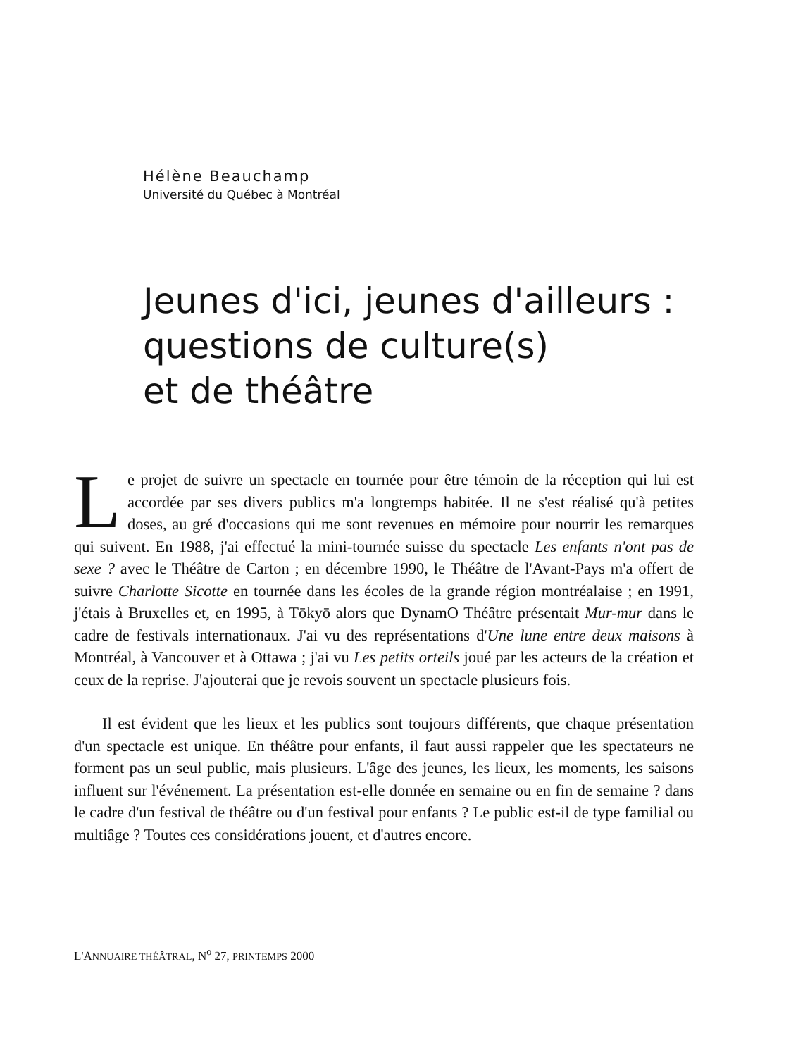Hélène Beauchamp
Université du Québec à Montréal
Jeunes d'ici, jeunes d'ailleurs :
questions de culture(s)
et de théâtre
Le projet de suivre un spectacle en tournée pour être témoin de la réception qui lui est accordée par ses divers publics m'a longtemps habitée. Il ne s'est réalisé qu'à petites doses, au gré d'occasions qui me sont revenues en mémoire pour nourrir les remarques qui suivent. En 1988, j'ai effectué la mini-tournée suisse du spectacle Les enfants n'ont pas de sexe ? avec le Théâtre de Carton ; en décembre 1990, le Théâtre de l'Avant-Pays m'a offert de suivre Charlotte Sicotte en tournée dans les écoles de la grande région montréalaise ; en 1991, j'étais à Bruxelles et, en 1995, à Tōkyō alors que DynamO Théâtre présentait Mur-mur dans le cadre de festivals internationaux. J'ai vu des représentations d'Une lune entre deux maisons à Montréal, à Vancouver et à Ottawa ; j'ai vu Les petits orteils joué par les acteurs de la création et ceux de la reprise. J'ajouterai que je revois souvent un spectacle plusieurs fois.
Il est évident que les lieux et les publics sont toujours différents, que chaque présentation d'un spectacle est unique. En théâtre pour enfants, il faut aussi rappeler que les spectateurs ne forment pas un seul public, mais plusieurs. L'âge des jeunes, les lieux, les moments, les saisons influent sur l'événement. La présentation est-elle donnée en semaine ou en fin de semaine ? dans le cadre d'un festival de théâtre ou d'un festival pour enfants ? Le public est-il de type familial ou multiâge ? Toutes ces considérations jouent, et d'autres encore.
L'ANNUAIRE THÉÂTRAL, N<sup>o</sup> 27, PRINTEMPS 2000